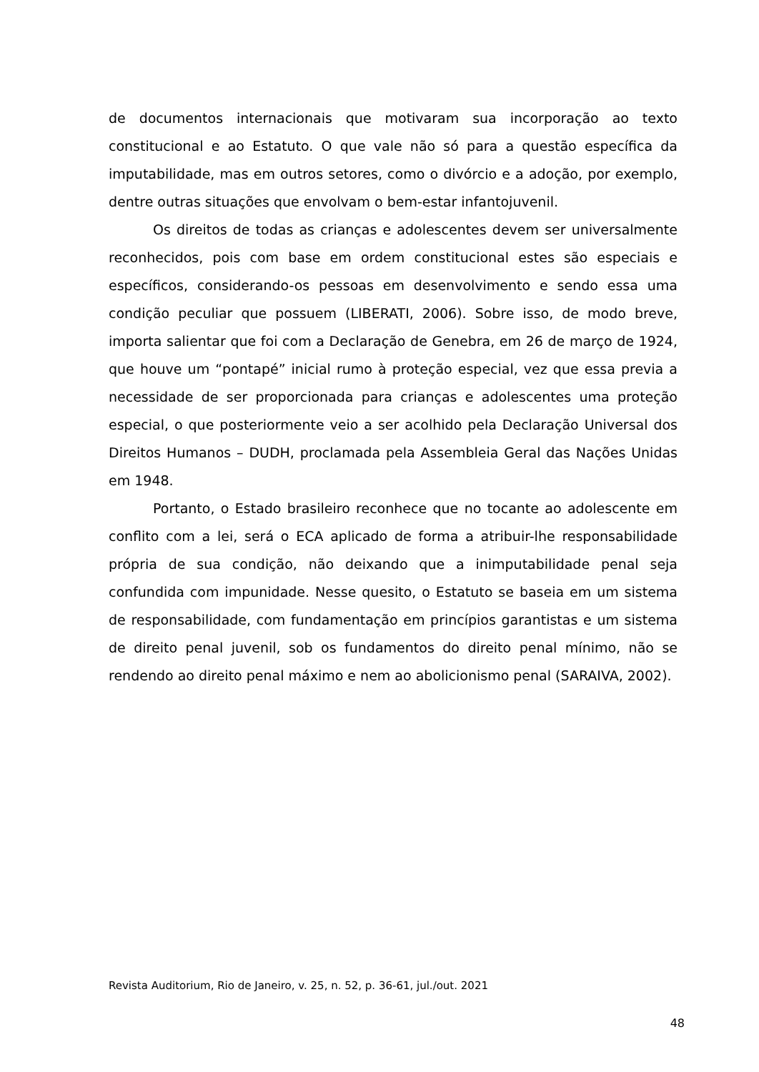de documentos internacionais que motivaram sua incorporação ao texto constitucional e ao Estatuto. O que vale não só para a questão específica da imputabilidade, mas em outros setores, como o divórcio e a adoção, por exemplo, dentre outras situações que envolvam o bem-estar infantojuvenil.
Os direitos de todas as crianças e adolescentes devem ser universalmente reconhecidos, pois com base em ordem constitucional estes são especiais e específicos, considerando-os pessoas em desenvolvimento e sendo essa uma condição peculiar que possuem (LIBERATI, 2006). Sobre isso, de modo breve, importa salientar que foi com a Declaração de Genebra, em 26 de março de 1924, que houve um “pontapé” inicial rumo à proteção especial, vez que essa previa a necessidade de ser proporcionada para crianças e adolescentes uma proteção especial, o que posteriormente veio a ser acolhido pela Declaração Universal dos Direitos Humanos – DUDH, proclamada pela Assembleia Geral das Nações Unidas em 1948.
Portanto, o Estado brasileiro reconhece que no tocante ao adolescente em conflito com a lei, será o ECA aplicado de forma a atribuir-lhe responsabilidade própria de sua condição, não deixando que a inimputabilidade penal seja confundida com impunidade. Nesse quesito, o Estatuto se baseia em um sistema de responsabilidade, com fundamentação em princípios garantistas e um sistema de direito penal juvenil, sob os fundamentos do direito penal mínimo, não se rendendo ao direito penal máximo e nem ao abolicionismo penal (SARAIVA, 2002).
Revista Auditorium, Rio de Janeiro, v. 25, n. 52, p. 36-61, jul./out. 2021
48